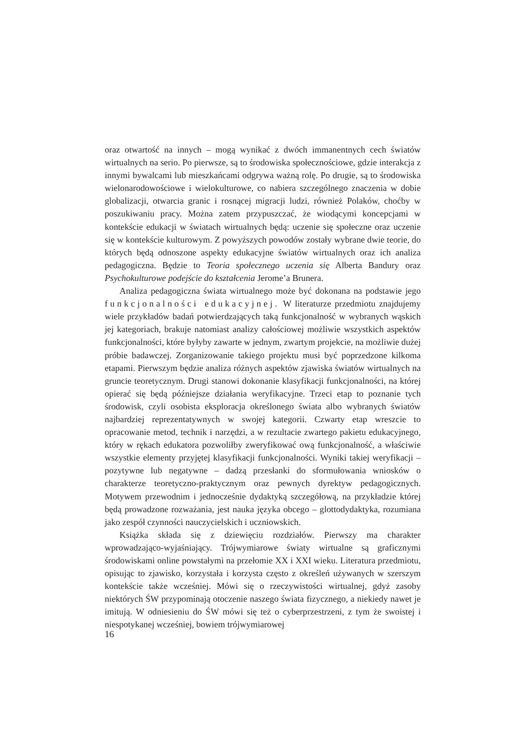oraz otwartość na innych – mogą wynikać z dwóch immanentnych cech światów wirtualnych na serio. Po pierwsze, są to środowiska społecznościowe, gdzie interakcja z innymi bywalcami lub mieszkańcami odgrywa ważną rolę. Po drugie, są to środowiska wielonarodowościowe i wielokulturowe, co nabiera szczególnego znaczenia w dobie globalizacji, otwarcia granic i rosnącej migracji ludzi, również Polaków, choćby w poszukiwaniu pracy. Można zatem przypuszczać, że wiodącymi koncepcjami w kontekście edukacji w światach wirtualnych będą: uczenie się społeczne oraz uczenie się w kontekście kulturowym. Z powyższych powodów zostały wybrane dwie teorie, do których będą odnoszone aspekty edukacyjne światów wirtualnych oraz ich analiza pedagogiczna. Będzie to Teoria społecznego uczenia się Alberta Bandury oraz Psychokulturowe podejście do kształcenia Jerome’a Brunera.
Analiza pedagogiczna świata wirtualnego może być dokonana na podstawie jego funkcjonalności edukacyjnej. W literaturze przedmiotu znajdujemy wiele przykładów badań potwierdzających taką funkcjonalność w wybranych wąskich jej kategoriach, brakuje natomiast analizy całościowej możliwie wszystkich aspektów funkcjonalności, które byłyby zawarte w jednym, zwartym projekcie, na możliwie dużej próbie badawczej. Zorganizowanie takiego projektu musi być poprzedzone kilkoma etapami. Pierwszym będzie analiza różnych aspektów zjawiska światów wirtualnych na gruncie teoretycznym. Drugi stanowi dokonanie klasyfikacji funkcjonalności, na której opierać się będą późniejsze działania weryfikacyjne. Trzeci etap to poznanie tych środowisk, czyli osobista eksploracja określonego świata albo wybranych światów najbardziej reprezentatywnych w swojej kategorii. Czwarty etap wreszcie to opracowanie metod, technik i narzędzi, a w rezultacie zwartego pakietu edukacyjnego, który w rękach edukatora pozwoliłby zweryfikować ową funkcjonalność, a właściwie wszystkie elementy przyjętej klasyfikacji funkcjonalności. Wyniki takiej weryfikacji – pozytywne lub negatywne – dadzą przesłanki do sformułowania wniosków o charakterze teoretyczno-praktycznym oraz pewnych dyrektyw pedagogicznych. Motywem przewodnim i jednocześnie dydaktyką szczegółową, na przykładzie której będą prowadzone rozważania, jest nauka języka obcego – glottodydaktyka, rozumiana jako zespół czynności nauczycielskich i uczniowskich.
Książka składa się z dziewięciu rozdziałów. Pierwszy ma charakter wprowadzająco-wyjaśniający. Trójwymiarowe światy wirtualne są graficznymi środowiskami online powstałymi na przełomie XX i XXI wieku. Literatura przedmiotu, opisując to zjawisko, korzystała i korzysta często z określeń używanych w szerszym kontekście także wcześniej. Mówi się o rzeczywistości wirtualnej, gdyż zasoby niektórych ŚW przypominają otoczenie naszego świata fizycznego, a niekiedy nawet je imitują. W odniesieniu do ŚW mówi się też o cyberprzestrzeni, z tym że swoistej i niespotykanej wcześniej, bowiem trójwymiarowej
16